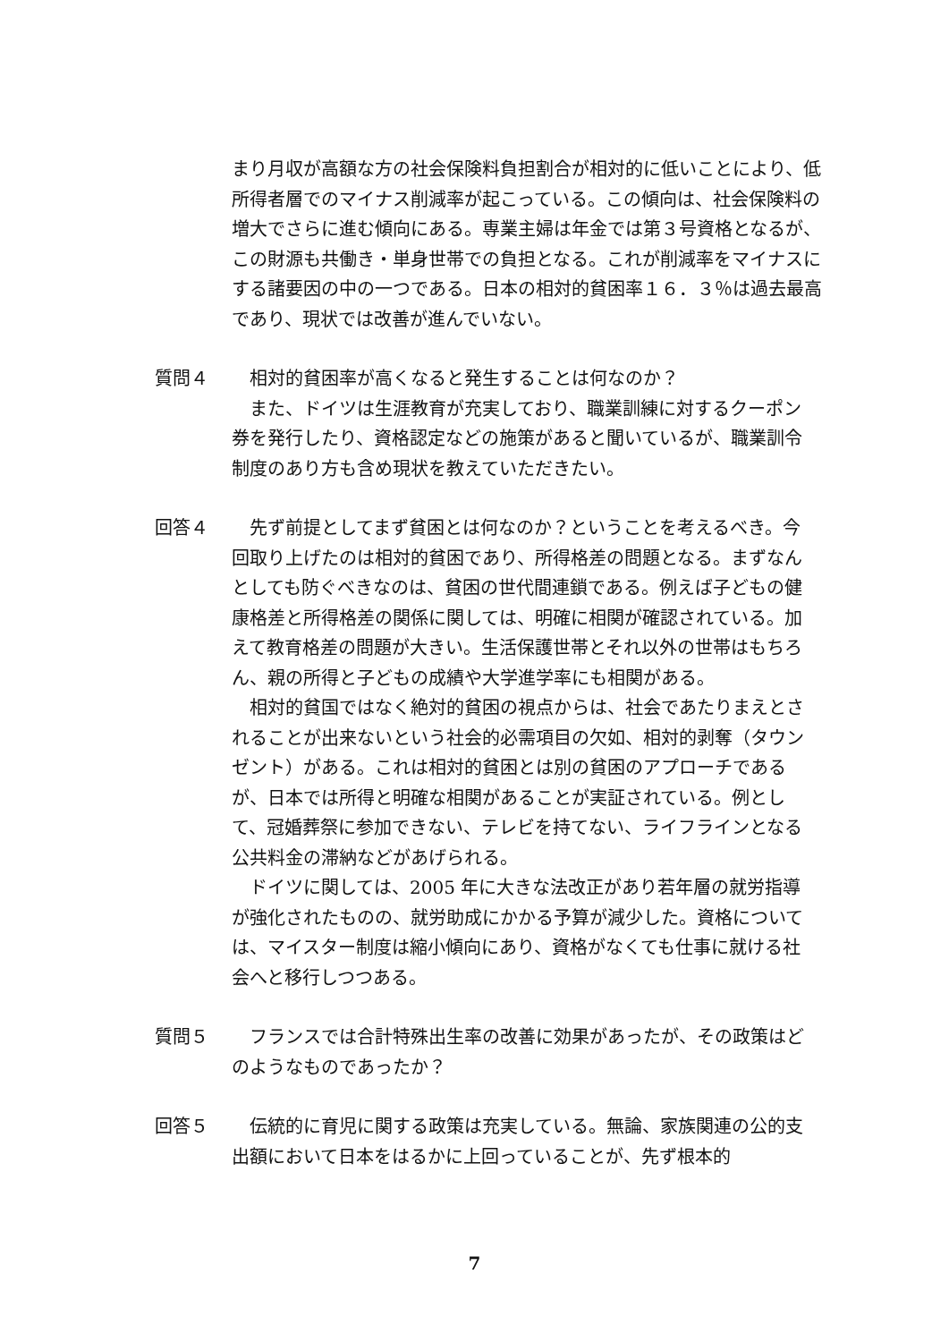まり月収が高額な方の社会保険料負担割合が相対的に低いことにより、低所得者層でのマイナス削減率が起こっている。この傾向は、社会保険料の増大でさらに進む傾向にある。専業主婦は年金では第３号資格となるが、この財源も共働き・単身世帯での負担となる。これが削減率をマイナスにする諸要因の中の一つである。日本の相対的貧困率１６．３％は過去最高であり、現状では改善が進んでいない。
質問４ 相対的貧困率が高くなると発生することは何なのか？
また、ドイツは生涯教育が充実しており、職業訓練に対するクーポン券を発行したり、資格認定などの施策があると聞いているが、職業訓令制度のあり方も含め現状を教えていただきたい。
回答４ 先ず前提としてまず貧困とは何なのか？ということを考えるべき。今回取り上げたのは相対的貧困であり、所得格差の問題となる。まずなんとしても防ぐべきなのは、貧困の世代間連鎖である。例えば子どもの健康格差と所得格差の関係に関しては、明確に相関が確認されている。加えて教育格差の問題が大きい。生活保護世帯とそれ以外の世帯はもちろん、親の所得と子どもの成績や大学進学率にも相関がある。
相対的貧国ではなく絶対的貧困の視点からは、社会であたりまえとされることが出来ないという社会的必需項目の欠如、相対的剥奪（タウンゼント）がある。これは相対的貧困とは別の貧困のアプローチであるが、日本では所得と明確な相関があることが実証されている。例として、冠婚葬祭に参加できない、テレビを持てない、ライフラインとなる公共料金の滞納などがあげられる。
ドイツに関しては、2005 年に大きな法改正があり若年層の就労指導が強化されたものの、就労助成にかかる予算が減少した。資格については、マイスター制度は縮小傾向にあり、資格がなくても仕事に就ける社会へと移行しつつある。
質問５ フランスでは合計特殊出生率の改善に効果があったが、その政策はどのようなものであったか？
回答５ 伝統的に育児に関する政策は充実している。無論、家族関連の公的支出額において日本をはるかに上回っていることが、先ず根本的
7